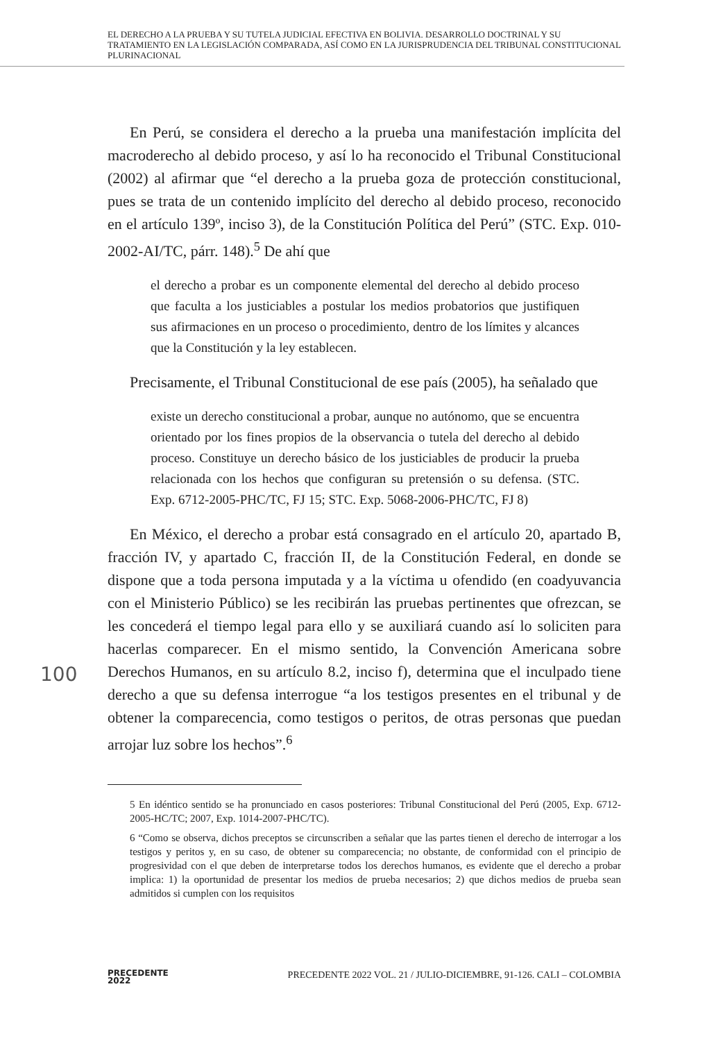EL DERECHO A LA PRUEBA Y SU TUTELA JUDICIAL EFECTIVA EN BOLIVIA. DESARROLLO DOCTRINAL Y SU TRATAMIENTO EN LA LEGISLACIÓN COMPARADA, ASÍ COMO EN LA JURISPRUDENCIA DEL TRIBUNAL CONSTITUCIONAL PLURINACIONAL
En Perú, se considera el derecho a la prueba una manifestación implícita del macroderecho al debido proceso, y así lo ha reconocido el Tribunal Constitucional (2002) al afirmar que “el derecho a la prueba goza de protección constitucional, pues se trata de un contenido implícito del derecho al debido proceso, reconocido en el artículo 139º, inciso 3), de la Constitución Política del Perú” (STC. Exp. 010-2002-AI/TC, párr. 148).<sup>5</sup> De ahí que
el derecho a probar es un componente elemental del derecho al debido proceso que faculta a los justiciables a postular los medios probatorios que justifiquen sus afirmaciones en un proceso o procedimiento, dentro de los límites y alcances que la Constitución y la ley establecen.
Precisamente, el Tribunal Constitucional de ese país (2005), ha señalado que
existe un derecho constitucional a probar, aunque no autónomo, que se encuentra orientado por los fines propios de la observancia o tutela del derecho al debido proceso. Constituye un derecho básico de los justiciables de producir la prueba relacionada con los hechos que configuran su pretensión o su defensa. (STC. Exp. 6712-2005-PHC/TC, FJ 15; STC. Exp. 5068-2006-PHC/TC, FJ 8)
En México, el derecho a probar está consagrado en el artículo 20, apartado B, fracción IV, y apartado C, fracción II, de la Constitución Federal, en donde se dispone que a toda persona imputada y a la víctima u ofendido (en coadyuvancia con el Ministerio Público) se les recibirán las pruebas pertinentes que ofrezcan, se les concederá el tiempo legal para ello y se auxiliará cuando así lo soliciten para hacerlas comparecer. En el mismo sentido, la Convención Americana sobre Derechos Humanos, en su artículo 8.2, inciso f), determina que el inculpado tiene derecho a que su defensa interrogue “a los testigos presentes en el tribunal y de obtener la comparecencia, como testigos o peritos, de otras personas que puedan arrojar luz sobre los hechos”.<sup>6</sup>
5 En idéntico sentido se ha pronunciado en casos posteriores: Tribunal Constitucional del Perú (2005, Exp. 6712-2005-HC/TC; 2007, Exp. 1014-2007-PHC/TC).
6 “Como se observa, dichos preceptos se circunscriben a señalar que las partes tienen el derecho de interrogar a los testigos y peritos y, en su caso, de obtener su comparecencia; no obstante, de conformidad con el principio de progresividad con el que deben de interpretarse todos los derechos humanos, es evidente que el derecho a probar implica: 1) la oportunidad de presentar los medios de prueba necesarios; 2) que dichos medios de prueba sean admitidos si cumplen con los requisitos
100
PRECEDENTE
2022
PRECEDENTE 2022 VOL. 21 / JULIO-DICIEMBRE, 91-126. CALI – COLOMBIA